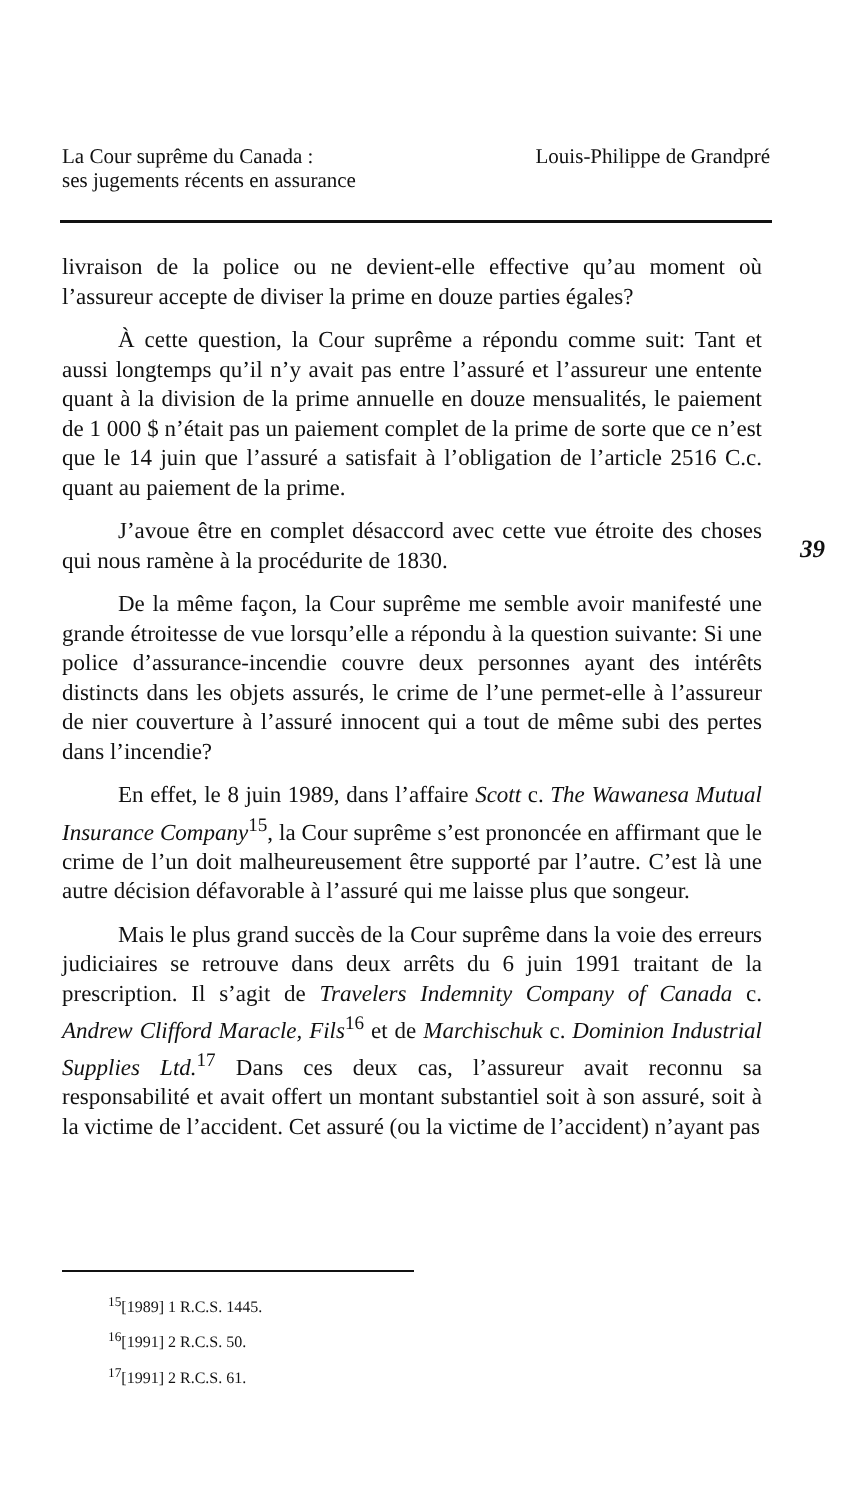La Cour suprême du Canada :
ses jugements récents en assurance
Louis-Philippe de Grandpré
39
livraison de la police ou ne devient-elle effective qu’au moment où l’assureur accepte de diviser la prime en douze parties égales?
À cette question, la Cour suprême a répondu comme suit: Tant et aussi longtemps qu’il n’y avait pas entre l’assuré et l’assureur une entente quant à la division de la prime annuelle en douze mensualités, le paiement de 1 000 $ n’était pas un paiement complet de la prime de sorte que ce n’est que le 14 juin que l’assuré a satisfait à l’obligation de l’article 2516 C.c. quant au paiement de la prime.
J’avoue être en complet désaccord avec cette vue étroite des choses qui nous ramène à la procédurite de 1830.
De la même façon, la Cour suprême me semble avoir manifesté une grande étroitesse de vue lorsqu’elle a répondu à la question suivante: Si une police d’assurance-incendie couvre deux personnes ayant des intérêts distincts dans les objets assurés, le crime de l’une permet-elle à l’assureur de nier couverture à l’assuré innocent qui a tout de même subi des pertes dans l’incendie?
En effet, le 8 juin 1989, dans l’affaire Scott c. The Wawanesa Mutual Insurance Company<sup>15</sup>, la Cour suprême s’est prononcée en affirmant que le crime de l’un doit malheureusement être supporté par l’autre. C’est là une autre décision défavorable à l’assuré qui me laisse plus que songeur.
Mais le plus grand succès de la Cour suprême dans la voie des erreurs judiciaires se retrouve dans deux arrêts du 6 juin 1991 traitant de la prescription. Il s’agit de Travelers Indemnity Company of Canada c. Andrew Clifford Maracle, Fils<sup>16</sup> et de Marchischuk c. Dominion Industrial Supplies Ltd.<sup>17</sup> Dans ces deux cas, l’assureur avait reconnu sa responsabilité et avait offert un montant substantiel soit à son assuré, soit à la victime de l’accident. Cet assuré (ou la victime de l’accident) n’ayant pas
<sup>15</sup> [1989] 1 R.C.S. 1445.
<sup>16</sup> [1991] 2 R.C.S. 50.
<sup>17</sup> [1991] 2 R.C.S. 61.